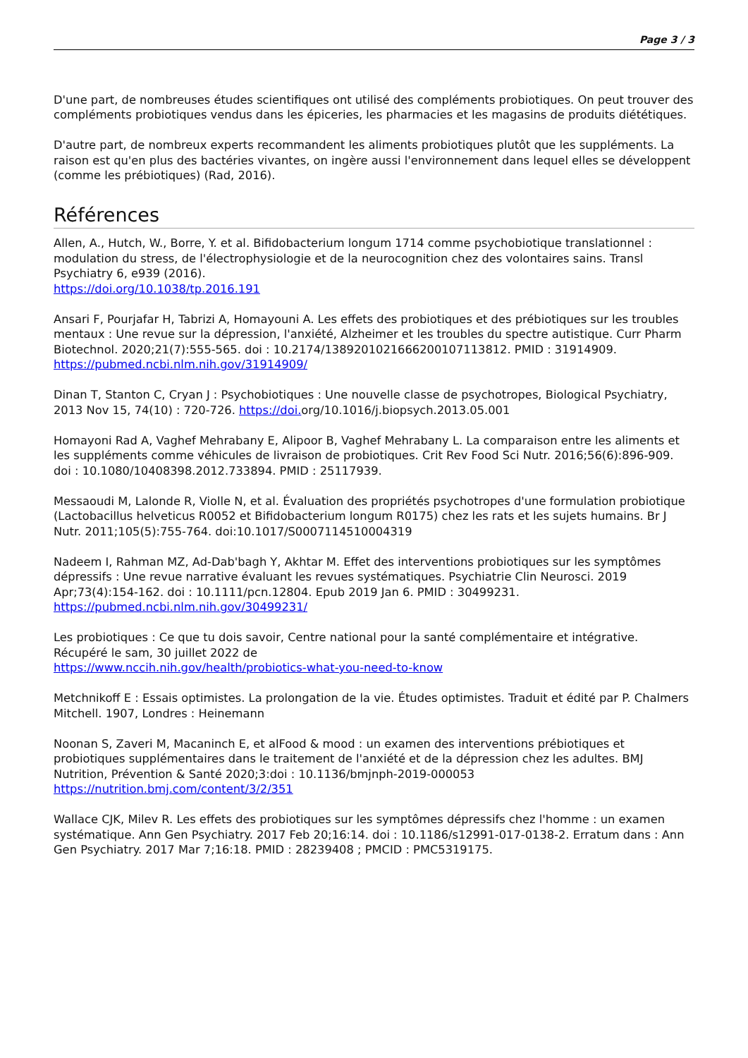Page 3 / 3
D'une part, de nombreuses études scientifiques ont utilisé des compléments probiotiques. On peut trouver des compléments probiotiques vendus dans les épiceries, les pharmacies et les magasins de produits diététiques.
D'autre part, de nombreux experts recommandent les aliments probiotiques plutôt que les suppléments. La raison est qu'en plus des bactéries vivantes, on ingère aussi l'environnement dans lequel elles se développent (comme les prébiotiques) (Rad, 2016).
Références
Allen, A., Hutch, W., Borre, Y. et al. Bifidobacterium longum 1714 comme psychobiotique translationnel : modulation du stress, de l'électrophysiologie et de la neurocognition chez des volontaires sains. Transl Psychiatry 6, e939 (2016).
https://doi.org/10.1038/tp.2016.191
Ansari F, Pourjafar H, Tabrizi A, Homayouni A. Les effets des probiotiques et des prébiotiques sur les troubles mentaux : Une revue sur la dépression, l'anxiété, Alzheimer et les troubles du spectre autistique. Curr Pharm Biotechnol. 2020;21(7):555-565. doi : 10.2174/1389201021666200107113812. PMID : 31914909.
https://pubmed.ncbi.nlm.nih.gov/31914909/
Dinan T, Stanton C, Cryan J : Psychobiotiques : Une nouvelle classe de psychotropes, Biological Psychiatry, 2013 Nov 15, 74(10) : 720-726. https://doi. org/10.1016/j.biopsych.2013.05.001
Homayoni Rad A, Vaghef Mehrabany E, Alipoor B, Vaghef Mehrabany L. La comparaison entre les aliments et les suppléments comme véhicules de livraison de probiotiques. Crit Rev Food Sci Nutr. 2016;56(6):896-909. doi : 10.1080/10408398.2012.733894. PMID : 25117939.
Messaoudi M, Lalonde R, Violle N, et al. Évaluation des propriétés psychotropes d'une formulation probiotique (Lactobacillus helveticus R0052 et Bifidobacterium longum R0175) chez les rats et les sujets humains. Br J Nutr. 2011;105(5):755-764. doi:10.1017/S0007114510004319
Nadeem I, Rahman MZ, Ad-Dab'bagh Y, Akhtar M. Effet des interventions probiotiques sur les symptômes dépressifs : Une revue narrative évaluant les revues systématiques. Psychiatrie Clin Neurosci. 2019 Apr;73(4):154-162. doi : 10.1111/pcn.12804. Epub 2019 Jan 6. PMID : 30499231.
https://pubmed.ncbi.nlm.nih.gov/30499231/
Les probiotiques : Ce que tu dois savoir, Centre national pour la santé complémentaire et intégrative. Récupéré le sam, 30 juillet 2022 de
https://www.nccih.nih.gov/health/probiotics-what-you-need-to-know
Metchnikoff E : Essais optimistes. La prolongation de la vie. Études optimistes. Traduit et édité par P. Chalmers Mitchell. 1907, Londres : Heinemann
Noonan S, Zaveri M, Macaninch E, et alFood & mood : un examen des interventions prébiotiques et probiotiques supplémentaires dans le traitement de l'anxiété et de la dépression chez les adultes. BMJ Nutrition, Prévention & Santé 2020;3:doi : 10.1136/bmjnph-2019-000053
https://nutrition.bmj.com/content/3/2/351
Wallace CJK, Milev R. Les effets des probiotiques sur les symptômes dépressifs chez l'homme : un examen systématique. Ann Gen Psychiatry. 2017 Feb 20;16:14. doi : 10.1186/s12991-017-0138-2. Erratum dans : Ann Gen Psychiatry. 2017 Mar 7;16:18. PMID : 28239408 ; PMCID : PMC5319175.